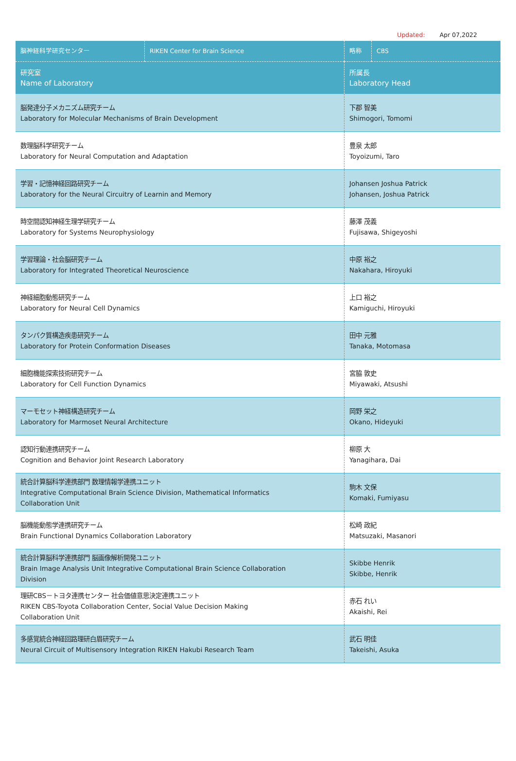Updated: Apr 07,2022
| 脳神経科学研究センター | RIKEN Center for Brain Science | 略称 | CBS |
| 研究室 Name of Laboratory | | 所属長 Laboratory Head | |
| 脳発達分子メカニズム研究チーム Laboratory for Molecular Mechanisms of Brain Development | | 下郡 智美 Shimogori, Tomomi | |
| 数理脳科学研究チーム Laboratory for Neural Computation and Adaptation | | 豊泉 太郎 Toyoizumi, Taro | |
| 学習・記憶神経回路研究チーム Laboratory for the Neural Circuitry of Learnin and Memory | | Johansen Joshua Patrick Johansen, Joshua Patrick | |
| 時空間認知神経生理学研究チーム Laboratory for Systems Neurophysiology | | 藤澤 茂義 Fujisawa, Shigeyoshi | |
| 学習理論・社会脳研究チーム Laboratory for Integrated Theoretical Neuroscience | | 中原 裕之 Nakahara, Hiroyuki | |
| 神経細胞動態研究チーム Laboratory for Neural Cell Dynamics | | 上口 裕之 Kamiguchi, Hiroyuki | |
| タンパク質構造疾患研究チーム Laboratory for Protein Conformation Diseases | | 田中 元雅 Tanaka, Motomasa | |
| 細胞機能探索技術研究チーム Laboratory for Cell Function Dynamics | | 宮脇 敦史 Miyawaki, Atsushi | |
| マーモセット神経構造研究チーム Laboratory for Marmoset Neural Architecture | | 岡野 栄之 Okano, Hideyuki | |
| 認知行動連携研究チーム Cognition and Behavior Joint Research Laboratory | | 柳原 大 Yanagihara, Dai | |
| 統合計算脳科学連携部門 数理情報学連携ユニット Integrative Computational Brain Science Division, Mathematical Informatics Collaboration Unit | | 駒木 文保 Komaki, Fumiyasu | |
| 脳機能動態学連携研究チーム Brain Functional Dynamics Collaboration Laboratory | | 松崎 政紀 Matsuzaki, Masanori | |
| 統合計算脳科学連携部門 脳画像解析開発ユニット Brain Image Analysis Unit Integrative Computational Brain Science Collaboration Division | | Skibbe Henrik Skibbe, Henrik | |
| 理研CBS－トヨタ連携センター 社会価値意思決定連携ユニット RIKEN CBS-Toyota Collaboration Center, Social Value Decision Making Collaboration Unit | | 赤石 れい Akaishi, Rei | |
| 多感覚統合神経回路理研白眉研究チーム Neural Circuit of Multisensory Integration RIKEN Hakubi Research Team | | 武石 明佳 Takeishi, Asuka | |